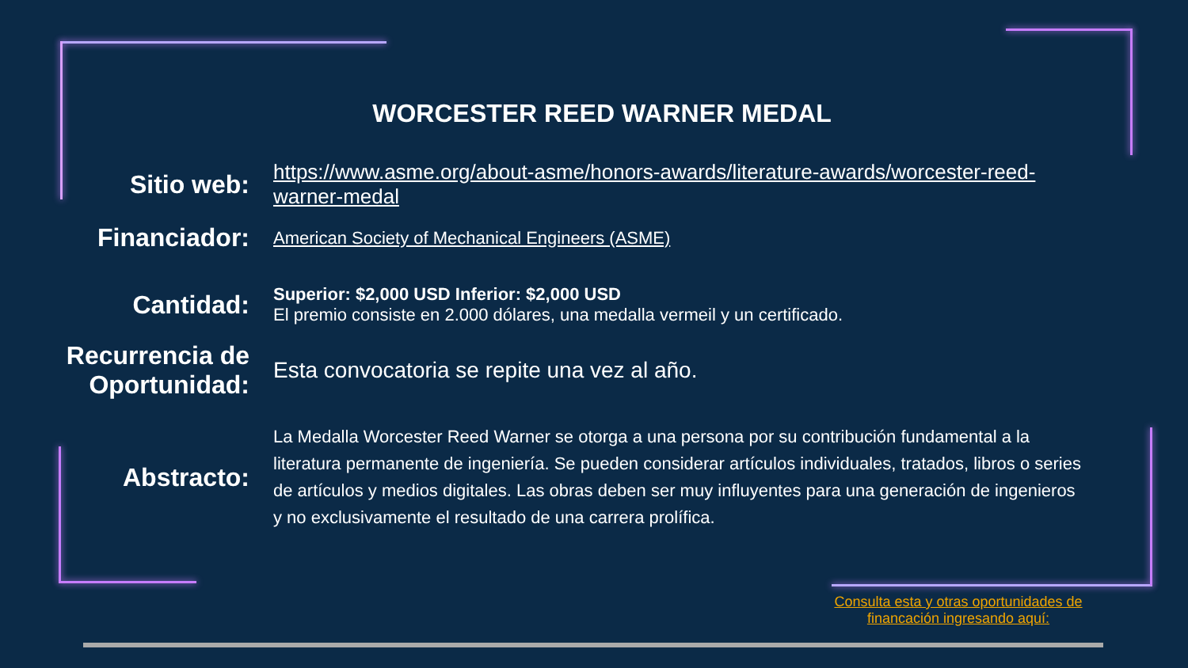WORCESTER REED WARNER MEDAL
Sitio web:
https://www.asme.org/about-asme/honors-awards/literature-awards/worcester-reed-warner-medal
Financiador:
American Society of Mechanical Engineers (ASME)
Cantidad:
Superior: $2,000 USD Inferior: $2,000 USD
El premio consiste en 2.000 dólares, una medalla vermeil y un certificado.
Recurrencia de Oportunidad:
Esta convocatoria se repite una vez al año.
Abstracto:
La Medalla Worcester Reed Warner se otorga a una persona por su contribución fundamental a la literatura permanente de ingeniería. Se pueden considerar artículos individuales, tratados, libros o series de artículos y medios digitales. Las obras deben ser muy influyentes para una generación de ingenieros y no exclusivamente el resultado de una carrera prolífica.
Consulta esta y otras oportunidades de financación ingresando aquí: